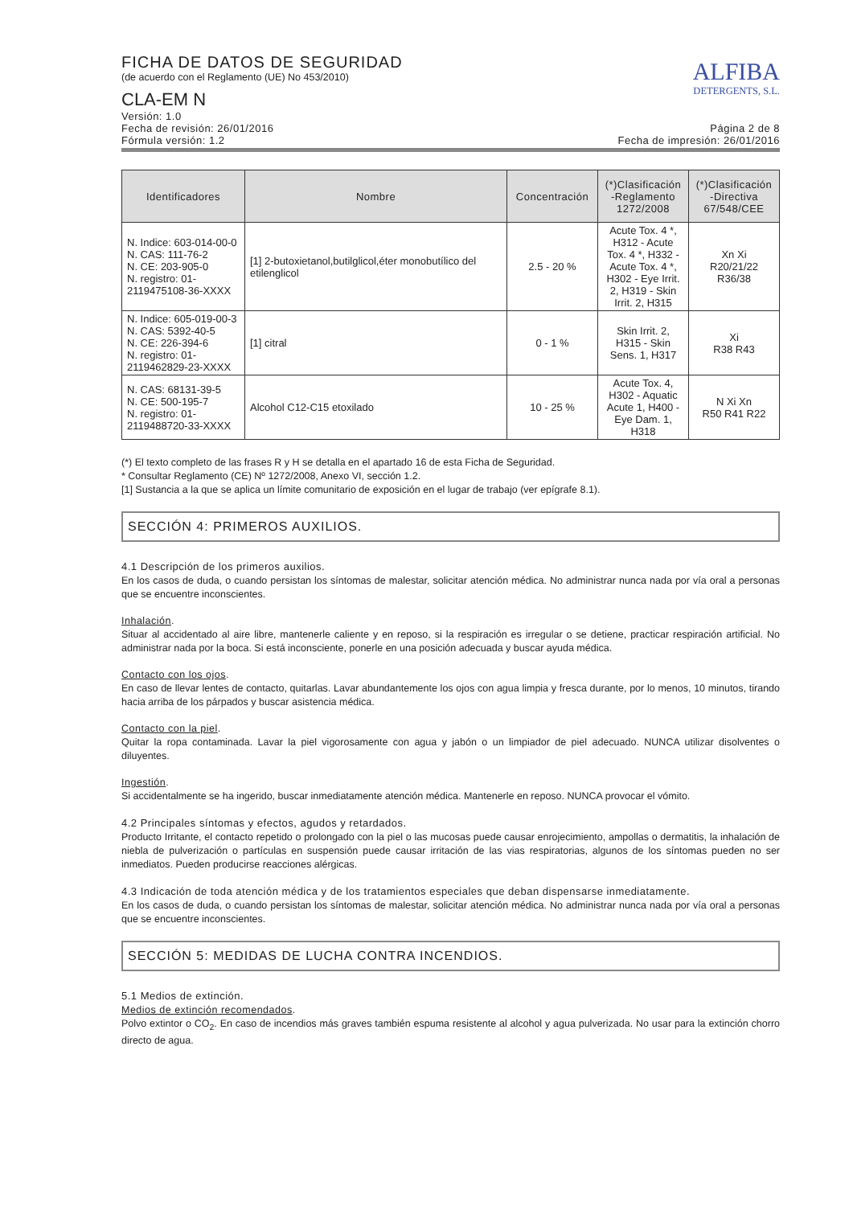FICHA DE DATOS DE SEGURIDAD
(de acuerdo con el Reglamento (UE) No 453/2010)
CLA-EM N
ALFIBA
DETERGENTS, S.L.
Versión: 1.0
Fecha de revisión: 26/01/2016
Fórmula versión: 1.2
Página 2 de 8
Fecha de impresión: 26/01/2016
| Identificadores | Nombre | Concentración | (*)Clasificación -Reglamento 1272/2008 | (*)Clasificación -Directiva 67/548/CEE |
| --- | --- | --- | --- | --- |
| N. Indice: 603-014-00-0 N. CAS: 111-76-2 N. CE: 203-905-0 N. registro: 01-2119475108-36-XXXX | [1] 2-butoxietanol,butilglicol,éter monobutílico del etilenglicol | 2.5 - 20 % | Acute Tox. 4 *, H312 - Acute Tox. 4 *, H332 - Acute Tox. 4 *, H302 - Eye Irrit. 2, H319 - Skin Irrit. 2, H315 | Xn Xi R20/21/22 R36/38 |
| N. Indice: 605-019-00-3 N. CAS: 5392-40-5 N. CE: 226-394-6 N. registro: 01-2119462829-23-XXXX | [1] citral | 0 - 1 % | Skin Irrit. 2, H315 - Skin Sens. 1, H317 | Xi R38 R43 |
| N. CAS: 68131-39-5 N. CE: 500-195-7 N. registro: 01-2119488720-33-XXXX | Alcohol C12-C15 etoxilado | 10 - 25 % | Acute Tox. 4, H302 - Aquatic Acute 1, H400 - Eye Dam. 1, H318 | N Xi Xn R50 R41 R22 |
(*) El texto completo de las frases R y H se detalla en el apartado 16 de esta Ficha de Seguridad.
* Consultar Reglamento (CE) Nº 1272/2008, Anexo VI, sección 1.2.
[1] Sustancia a la que se aplica un límite comunitario de exposición en el lugar de trabajo (ver epígrafe 8.1).
SECCIÓN 4: PRIMEROS AUXILIOS.
4.1 Descripción de los primeros auxilios.
En los casos de duda, o cuando persistan los síntomas de malestar, solicitar atención médica. No administrar nunca nada por vía oral a personas que se encuentre inconscientes.
Inhalación.
Situar al accidentado al aire libre, mantenerle caliente y en reposo, si la respiración es irregular o se detiene, practicar respiración artificial. No administrar nada por la boca. Si está inconsciente, ponerle en una posición adecuada y buscar ayuda médica.
Contacto con los ojos.
En caso de llevar lentes de contacto, quitarlas. Lavar abundantemente los ojos con agua limpia y fresca durante, por lo menos, 10 minutos, tirando hacia arriba de los párpados y buscar asistencia médica.
Contacto con la piel.
Quitar la ropa contaminada. Lavar la piel vigorosamente con agua y jabón o un limpiador de piel adecuado. NUNCA utilizar disolventes o diluyentes.
Ingestión.
Si accidentalmente se ha ingerido, buscar inmediatamente atención médica. Mantenerle en reposo. NUNCA provocar el vómito.
4.2 Principales síntomas y efectos, agudos y retardados.
Producto Irritante, el contacto repetido o prolongado con la piel o las mucosas puede causar enrojecimiento, ampollas o dermatitis, la inhalación de niebla de pulverización o partículas en suspensión puede causar irritación de las vias respiratorias, algunos de los síntomas pueden no ser inmediatos. Pueden producirse reacciones alérgicas.
4.3 Indicación de toda atención médica y de los tratamientos especiales que deban dispensarse inmediatamente.
En los casos de duda, o cuando persistan los síntomas de malestar, solicitar atención médica. No administrar nunca nada por vía oral a personas que se encuentre inconscientes.
SECCIÓN 5: MEDIDAS DE LUCHA CONTRA INCENDIOS.
5.1 Medios de extinción.
Medios de extinción recomendados.
Polvo extintor o CO<sub>2</sub>. En caso de incendios más graves también espuma resistente al alcohol y agua pulverizada. No usar para la extinción chorro directo de agua.